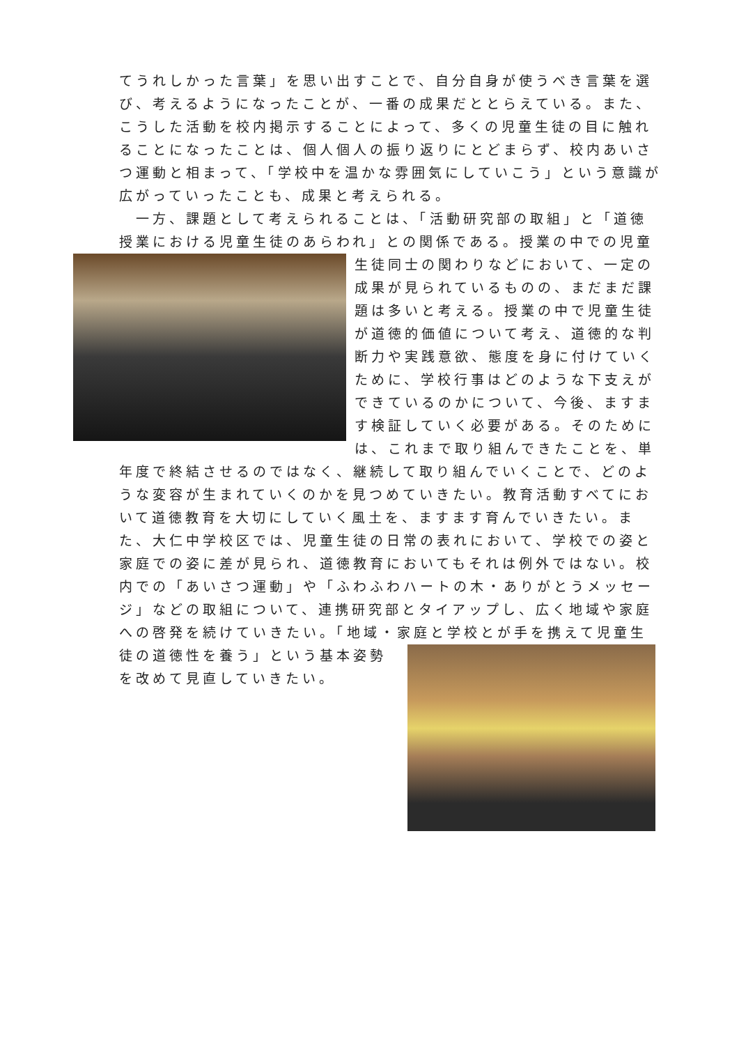てうれしかった言葉」を思い出すことで、自分自身が使うべき言葉を選び、考えるようになったことが、一番の成果だととらえている。また、こうした活動を校内掲示することによって、多くの児童生徒の目に触れることになったことは、個人個人の振り返りにとどまらず、校内あいさつ運動と相まって、「学校中を温かな雰囲気にしていこう」という意識が広がっていったことも、成果と考えられる。
　一方、課題として考えられることは、「活動研究部の取組」と「道徳授業における児童生徒のあらわれ」との関係である。授業の中での児童生徒同士の関 わりなどにおいて、一定の成果が見られているものの、まだまだ課題は多いと考える。授業の中で児童生徒が道徳的価値について考え、道徳的な判断力や実践意欲、態度を身に付けていくために、学校行事はどのような下支えができているのかについて、今後、ますます検証していく必要がある。そのためには、これまで取り組んできたことを、単年度で終結させるのではなく、継続して取り組んでいくことで、どのような変容が生まれていくのかを見つめていきたい。教育活動すべてにおいて道徳教育を大切にしていく風土を、ますます育んでいきたい。また、大仁中学校区では、児童生徒の日常の表れにおいて、学校での姿と家庭での姿に差が見られ、道徳教育においてもそれは例外ではない。校内での「あいさつ運動」や「ふわふわハートの木・ありがとうメッセージ」などの取組について、連携研究部とタイアップし、広く地域や家庭への啓発を続けていきたい。「地域・家庭と 学校とが手を携えて児童生徒の道徳性を養う」という基本姿勢を改めて見直していきたい。